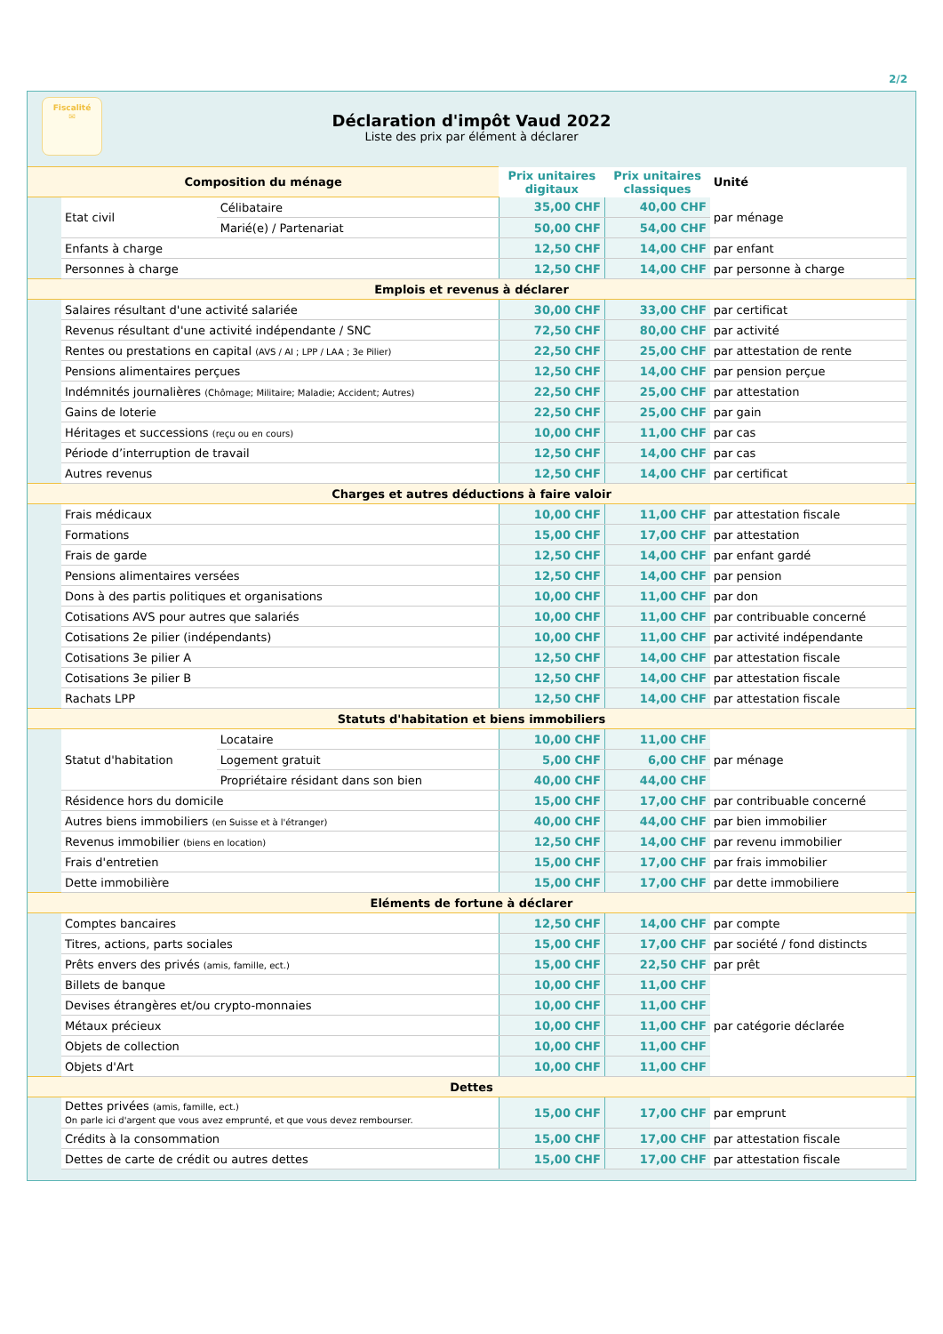2/2
Fiscalité
✉
Déclaration d'impôt Vaud 2022
Liste des prix par élément à déclarer
| Composition du ménage | | | Prix unitaires digitaux | Prix unitaires classiques | Unité | |
| --- | --- | --- | --- | --- | --- | --- |
| | Etat civil | Célibataire | 35,00 CHF | 40,00 CHF | par ménage | |
| | | Marié(e) / Partenariat | 50,00 CHF | 54,00 CHF | | |
| | Enfants à charge | | 12,50 CHF | 14,00 CHF | par enfant | |
| | Personnes à charge | | 12,50 CHF | 14,00 CHF | par personne à charge | |
| Emplois et revenus à déclarer | | | | | | |
| | Salaires résultant d'une activité salariée | | 30,00 CHF | 33,00 CHF | par certificat | |
| | Revenus résultant d'une activité indépendante / SNC | | 72,50 CHF | 80,00 CHF | par activité | |
| | Rentes ou prestations en capital (AVS / AI ; LPP / LAA ; 3e Pilier) | | 22,50 CHF | 25,00 CHF | par attestation de rente | |
| | Pensions alimentaires perçues | | 12,50 CHF | 14,00 CHF | par pension perçue | |
| | Indémnités journalières (Chômage; Militaire; Maladie; Accident; Autres) | | 22,50 CHF | 25,00 CHF | par attestation | |
| | Gains de loterie | | 22,50 CHF | 25,00 CHF | par gain | |
| | Héritages et successions (reçu ou en cours) | | 10,00 CHF | 11,00 CHF | par cas | |
| | Période d’interruption de travail | | 12,50 CHF | 14,00 CHF | par cas | |
| | Autres revenus | | 12,50 CHF | 14,00 CHF | par certificat | |
| Charges et autres déductions à faire valoir | | | | | | |
| | Frais médicaux | | 10,00 CHF | 11,00 CHF | par attestation fiscale | |
| | Formations | | 15,00 CHF | 17,00 CHF | par attestation | |
| | Frais de garde | | 12,50 CHF | 14,00 CHF | par enfant gardé | |
| | Pensions alimentaires versées | | 12,50 CHF | 14,00 CHF | par pension | |
| | Dons à des partis politiques et organisations | | 10,00 CHF | 11,00 CHF | par don | |
| | Cotisations AVS pour autres que salariés | | 10,00 CHF | 11,00 CHF | par contribuable concerné | |
| | Cotisations 2e pilier (indépendants) | | 10,00 CHF | 11,00 CHF | par activité indépendante | |
| | Cotisations 3e pilier A | | 12,50 CHF | 14,00 CHF | par attestation fiscale | |
| | Cotisations 3e pilier B | | 12,50 CHF | 14,00 CHF | par attestation fiscale | |
| | Rachats LPP | | 12,50 CHF | 14,00 CHF | par attestation fiscale | |
| Statuts d'habitation et biens immobiliers | | | | | | |
| | Statut d'habitation | Locataire | 10,00 CHF | 11,00 CHF | par ménage | |
| | | Logement gratuit | 5,00 CHF | 6,00 CHF | | |
| | | Propriétaire résidant dans son bien | 40,00 CHF | 44,00 CHF | | |
| | Résidence hors du domicile | | 15,00 CHF | 17,00 CHF | par contribuable concerné | |
| | Autres biens immobiliers (en Suisse et à l'étranger) | | 40,00 CHF | 44,00 CHF | par bien immobilier | |
| | Revenus immobilier (biens en location) | | 12,50 CHF | 14,00 CHF | par revenu immobilier | |
| | Frais d'entretien | | 15,00 CHF | 17,00 CHF | par frais immobilier | |
| | Dette immobilière | | 15,00 CHF | 17,00 CHF | par dette immobiliere | |
| Eléments de fortune à déclarer | | | | | | |
| | Comptes bancaires | | 12,50 CHF | 14,00 CHF | par compte | |
| | Titres, actions, parts sociales | | 15,00 CHF | 17,00 CHF | par société / fond distincts | |
| | Prêts envers des privés (amis, famille, ect.) | | 15,00 CHF | 22,50 CHF | par prêt | |
| | Billets de banque | | 10,00 CHF | 11,00 CHF | par catégorie déclarée | |
| | Devises étrangères et/ou crypto-monnaies | | 10,00 CHF | 11,00 CHF | | |
| | Métaux précieux | | 10,00 CHF | 11,00 CHF | | |
| | Objets de collection | | 10,00 CHF | 11,00 CHF | | |
| | Objets d'Art | | 10,00 CHF | 11,00 CHF | | |
| Dettes | | | | | | |
| | Dettes privées (amis, famille, ect.) On parle ici d'argent que vous avez emprunté, et que vous devez rembourser. | | 15,00 CHF | 17,00 CHF | par emprunt | |
| | Crédits à la consommation | | 15,00 CHF | 17,00 CHF | par attestation fiscale | |
| | Dettes de carte de crédit ou autres dettes | | 15,00 CHF | 17,00 CHF | par attestation fiscale | |